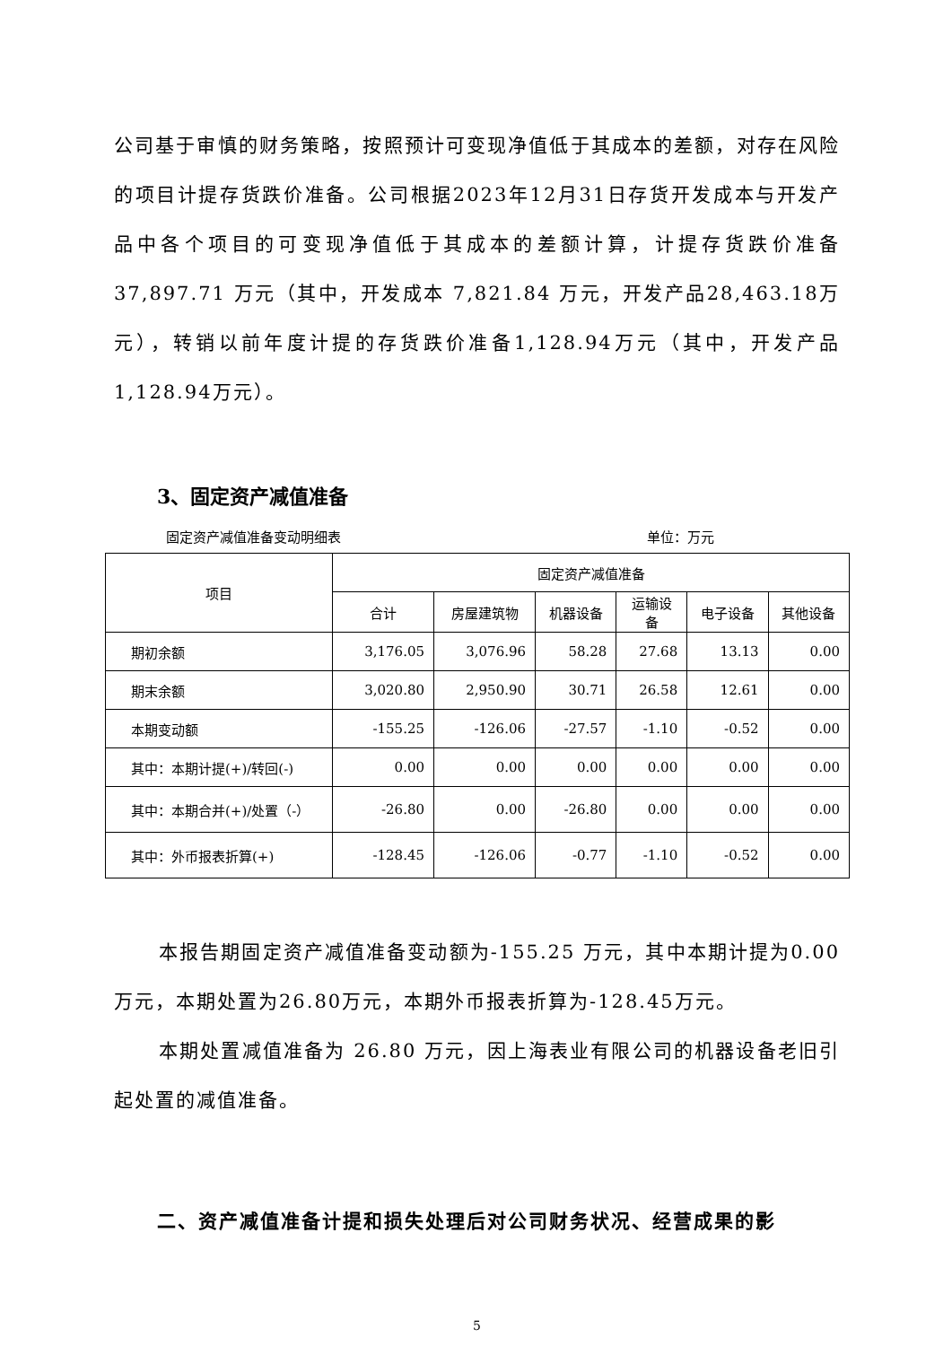公司基于审慎的财务策略，按照预计可变现净值低于其成本的差额，对存在风险的项目计提存货跌价准备。公司根据2023年12月31日存货开发成本与开发产品中各个项目的可变现净值低于其成本的差额计算，计提存货跌价准备 37,897.71 万元（其中，开发成本 7,821.84 万元，开发产品28,463.18万元），转销以前年度计提的存货跌价准备1,128.94万元（其中，开发产品1,128.94万元）。
3、固定资产减值准备
固定资产减值准备变动明细表 单位：万元
| 项目 | 固定资产减值准备 | | | | | |
| --- | --- | --- | --- | --- | --- | --- |
| | 合计 | 房屋建筑物 | 机器设备 | 运输设 备 | 电子设备 | 其他设备 |
| 期初余额 | 3,176.05 | 3,076.96 | 58.28 | 27.68 | 13.13 | 0.00 |
| 期末余额 | 3,020.80 | 2,950.90 | 30.71 | 26.58 | 12.61 | 0.00 |
| 本期变动额 | -155.25 | -126.06 | -27.57 | -1.10 | -0.52 | 0.00 |
| 其中：本期计提(+)/转回(-) | 0.00 | 0.00 | 0.00 | 0.00 | 0.00 | 0.00 |
| 其中：本期合并(+)/处置（-） | -26.80 | 0.00 | -26.80 | 0.00 | 0.00 | 0.00 |
| 其中：外币报表折算(+) | -128.45 | -126.06 | -0.77 | -1.10 | -0.52 | 0.00 |
本报告期固定资产减值准备变动额为-155.25 万元，其中本期计提为0.00万元，本期处置为26.80万元，本期外币报表折算为-128.45万元。
本期处置减值准备为 26.80 万元，因上海表业有限公司的机器设备老旧引起处置的减值准备。
二、资产减值准备计提和损失处理后对公司财务状况、经营成果的影
5